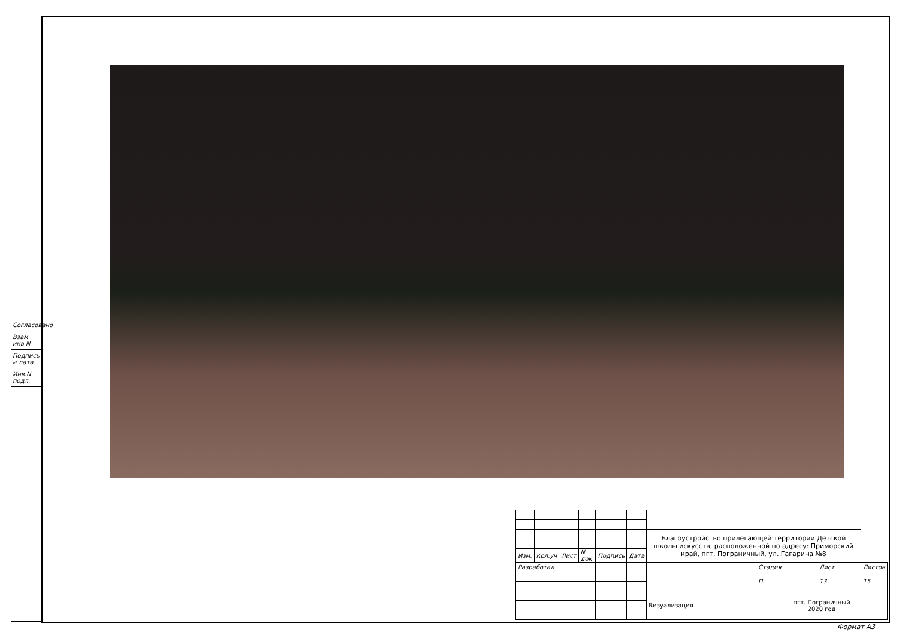Согласовано
Взам. инв N
Подпись и дата
Инв.N подл.
| | | | | | | Благоустройство прилегающей территории Детской школы искусств, расположенной по адресу: Приморский край, пгт. Пограничный, ул. Гагарина №8 | | | |
| Изм. | Кол.уч | Лист | N док | Подпись | Дата | | | | |
| Разработал | | | | | | | Стадия | Лист | Листов |
| | | | | | | | П | 13 | 15 |
| | | | | | | Визуализация | пгт. Пограничный 2020 год | | |
Формат А3